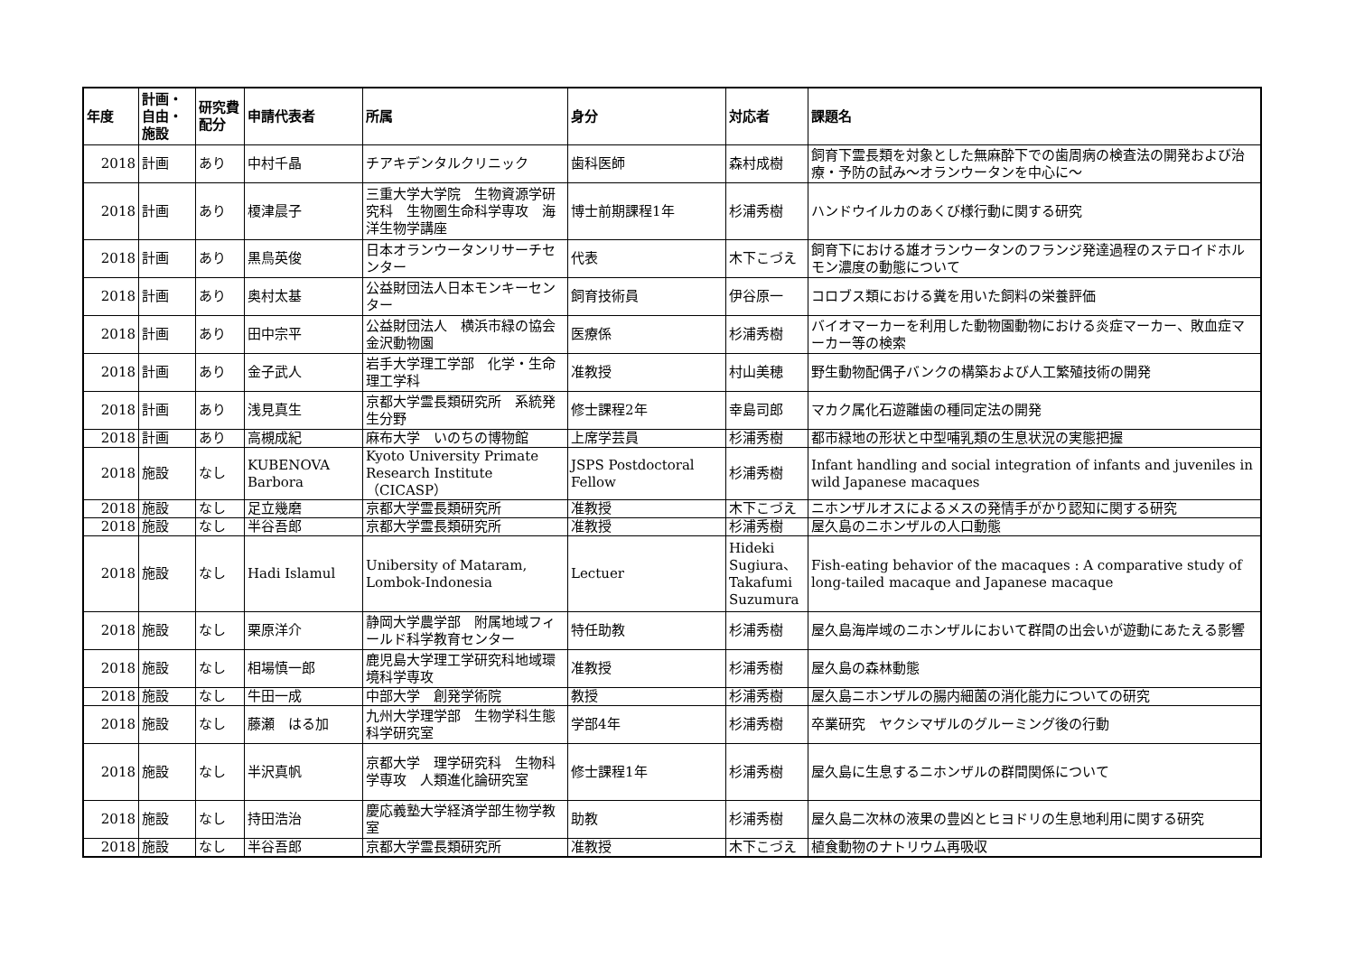| 年度 | 計画・自由・施設 | 研究費配分 | 申請代表者 | 所属 | 身分 | 対応者 | 課題名 |
| --- | --- | --- | --- | --- | --- | --- | --- |
| 2018 | 計画 | あり | 中村千晶 | チアキデンタルクリニック | 歯科医師 | 森村成樹 | 飼育下霊長類を対象とした無麻酔下での歯周病の検査法の開発および治療・予防の試み～オランウータンを中心に～ |
| 2018 | 計画 | あり | 榎津晨子 | 三重大学大学院 生物資源学研究科 生物圏生命科学専攻 海洋生物学講座 | 博士前期課程1年 | 杉浦秀樹 | ハンドウイルカのあくび様行動に関する研究 |
| 2018 | 計画 | あり | 黒鳥英俊 | 日本オランウータンリサーチセンター | 代表 | 木下こづえ | 飼育下における雄オランウータンのフランジ発達過程のステロイドホルモン濃度の動態について |
| 2018 | 計画 | あり | 奥村太基 | 公益財団法人日本モンキーセンター | 飼育技術員 | 伊谷原一 | コロブス類における糞を用いた飼料の栄養評価 |
| 2018 | 計画 | あり | 田中宗平 | 公益財団法人 横浜市緑の協会 金沢動物園 | 医療係 | 杉浦秀樹 | バイオマーカーを利用した動物園動物における炎症マーカー、敗血症マーカー等の検索 |
| 2018 | 計画 | あり | 金子武人 | 岩手大学理工学部 化学・生命理工学科 | 准教授 | 村山美穂 | 野生動物配偶子バンクの構築および人工繁殖技術の開発 |
| 2018 | 計画 | あり | 浅見真生 | 京都大学霊長類研究所 系統発生分野 | 修士課程2年 | 幸島司郎 | マカク属化石遊離歯の種同定法の開発 |
| 2018 | 計画 | あり | 高槻成紀 | 麻布大学 いのちの博物館 | 上席学芸員 | 杉浦秀樹 | 都市緑地の形状と中型哺乳類の生息状況の実態把握 |
| 2018 | 施設 | なし | KUBENOVA Barbora | Kyoto University Primate Research Institute（CICASP） | JSPS Postdoctoral Fellow | 杉浦秀樹 | Infant handling and social integration of infants and juveniles in wild Japanese macaques |
| 2018 | 施設 | なし | 足立幾磨 | 京都大学霊長類研究所 | 准教授 | 木下こづえ | ニホンザルオスによるメスの発情手がかり認知に関する研究 |
| 2018 | 施設 | なし | 半谷吾郎 | 京都大学霊長類研究所 | 准教授 | 杉浦秀樹 | 屋久島のニホンザルの人口動態 |
| 2018 | 施設 | なし | Hadi Islamul | Unibersity of Mataram, Lombok-Indonesia | Lectuer | Hideki Sugiura、Takafumi Suzumura | Fish-eating behavior of the macaques : A comparative study of long-tailed macaque and Japanese macaque |
| 2018 | 施設 | なし | 栗原洋介 | 静岡大学農学部 附属地域フィールド科学教育センター | 特任助教 | 杉浦秀樹 | 屋久島海岸域のニホンザルにおいて群間の出会いが遊動にあたえる影響 |
| 2018 | 施設 | なし | 相場慎一郎 | 鹿児島大学理工学研究科地域環境科学専攻 | 准教授 | 杉浦秀樹 | 屋久島の森林動態 |
| 2018 | 施設 | なし | 牛田一成 | 中部大学 創発学術院 | 教授 | 杉浦秀樹 | 屋久島ニホンザルの腸内細菌の消化能力についての研究 |
| 2018 | 施設 | なし | 藤瀬 はる加 | 九州大学理学部 生物学科生態科学研究室 | 学部4年 | 杉浦秀樹 | 卒業研究 ヤクシマザルのグルーミング後の行動 |
| 2018 | 施設 | なし | 半沢真帆 | 京都大学 理学研究科 生物科学専攻 人類進化論研究室 | 修士課程1年 | 杉浦秀樹 | 屋久島に生息するニホンザルの群間関係について |
| 2018 | 施設 | なし | 持田浩治 | 慶応義塾大学経済学部生物学教室 | 助教 | 杉浦秀樹 | 屋久島二次林の液果の豊凶とヒヨドリの生息地利用に関する研究 |
| 2018 | 施設 | なし | 半谷吾郎 | 京都大学霊長類研究所 | 准教授 | 木下こづえ | 植食動物のナトリウム再吸収 |